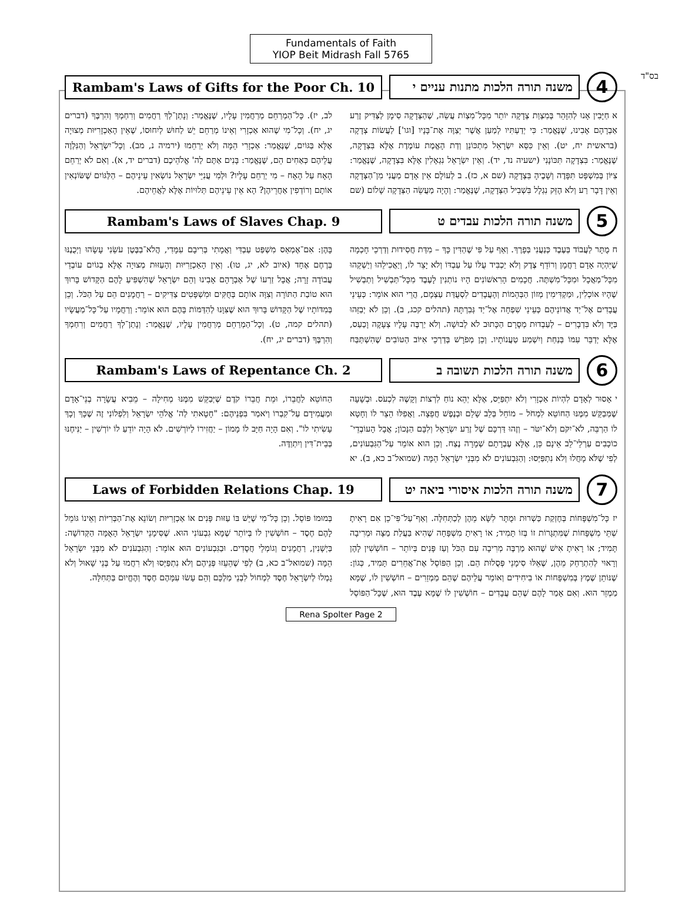בס"ד
Fundamentals of Faith
YIOP Beit Midrash Fall 5765
Rambam's Laws of Gifts for the Poor Ch. 10
משנה תורה הלכות מתנות עניים י
4
א חַיָּבִין אָנוּ לְהִזָּהֵר בְּמִצְוַת צְדָקָה יוֹתֵר מִכָּל־מִצְוֹת עֲשֵׂה, שֶׁהַצְּדָקָה סִימָן לַצַּדִּיק זֶרַע אַבְרָהָם אָבִינוּ, שֶׁנֶּאֱמַר: כִּי יְדַעְתִּיו לְמַעַן אֲשֶׁר יְצַוֶּה אֶת־בָּנָיו [וגו'] לַעֲשׂוֹת צְדָקָה (בראשית יח, יט). וְאֵין כִּסֵּא יִשְׂרָאֵל מִתְכּוֹנֵן וְדַת הָאֱמֶת עוֹמֶדֶת אֶלָּא בִּצְדָקָה, שֶׁנֶּאֱמַר: בִּצְדָקָה תִּכּוֹנָנִי (ישעיה נד, יד). וְאֵין יִשְׂרָאֵל נִגְאָלִין אֶלָּא בִּצְדָקָה, שֶׁנֶּאֱמַר: צִיּוֹן בְּמִשְׁפָּט תִּפָּדֶה וְשָׁבֶיהָ בִּצְדָקָה (שם א, כז). ב לְעוֹלָם אֵין אָדָם מַעֲנִי מִן־הַצְּדָקָה וְאֵין דָּבָר רַע וְלֹא הֶזֵּק נִגְלָל בִּשְׁבִיל הַצְּדָקָה, שֶׁנֶּאֱמַר: וְהָיָה מַעֲשֵׂה הַצְּדָקָה שָׁלוֹם (שם לב, יז). כָּל־הַמְרַחֵם מְרַחֲמִין עָלָיו, שֶׁנֶּאֱמַר: וְנָתַן־לְךָ רַחֲמִים וְרִחַמְךָ וְהִרְבֶּךָ (דברים יג, יח). וְכָל־מִי שֶׁהוּא אַכְזָרִי וְאֵינוֹ מְרַחֵם יֵשׁ לַחוּשׁ לְיִחוּסוֹ, שֶׁאֵין הָאַכְזָרִיּוּת מְצוּיָה אֶלָּא בַּגּוֹיִם, שֶׁנֶּאֱמַר: אַכְזָרִי הֵמָּה וְלֹא יְרַחֵמוּ (ירמיה נ, מב). וְכָל־יִשְׂרָאֵל וְהַנִּלְוֶה עֲלֵיהֶם כְּאַחִים הֵם, שֶׁנֶּאֱמַר: בָּנִים אַתֶּם לַה' אֱלֹהֵיכֶם (דברים יד, א). וְאִם לֹא יְרַחֵם הָאָח עַל הָאָח – מִי יְרַחֵם עָלָיו? וּלְמִי עֲנִיֵּי יִשְׂרָאֵל נוֹשְׂאִין עֵינֵיהֶם – הַלַּגּוֹיִם שֶׁשּׂוֹנְאִין אוֹתָם וְרוֹדְפִין אַחֲרֵיהֶן? הָא אֵין עֵינֵיהֶם תְּלוּיוֹת אֶלָּא לַאֲחֵיהֶם.
Rambam's Laws of Slaves Chap. 9
משנה תורה הלכות עבדים ט
5
ח מֻתָּר לַעֲבוֹד בְּעֶבֶד כְּנַעֲנִי בְּפָרֶךְ. וְאַף עַל פִּי שֶׁהַדִּין כָּךְ – מִדַּת חֲסִידוּת וְדַרְכֵי חָכְמָה שֶׁיִּהְיֶה אָדָם רַחֲמָן וְרוֹדֵף צֶדֶק וְלֹא יַכְבִּיד עֻלּוֹ עַל עַבְדּוֹ וְלֹא יָצֵר לוֹ, וְיַאֲכִילֵהוּ וְיַשְׁקֵהוּ מִכָּל־מַאֲכָל וּמִכָּל־מִשְׁתֶּה. חֲכָמִים הָרִאשׁוֹנִים הָיוּ נוֹתְנִין לָעֶבֶד מִכָּל־תַּבְשִׁיל וְתַבְשִׁיל שֶׁהָיוּ אוֹכְלִין, וּמַקְדִּימִין מְזוֹן הַבְּהֵמוֹת וְהָעֲבָדִים לִסְעֻדַּת עַצְמָם, הֲרֵי הוּא אוֹמֵר: כְּעֵינֵי עֲבָדִים אֶל־יַד אֲדוֹנֵיהֶם כְּעֵינֵי שִׁפְחָה אֶל־יַד גְּבִרְתָּהּ (תהלים קכג, ב). וְכֵן לֹא יְבַזֵּהוּ בַּיָּד וְלֹא בִּדְבָרִים – לְעַבְדוּת מְסָרָם הַכָּתוּב לֹא לְבוּשָׁה. וְלֹא יַרְבֶּה עָלָיו צְעָקָה וָכַעַס, אֶלָּא יְדַבֵּר עִמּוֹ בְּנַחַת וְיִשְׁמַע טַעֲנוֹתָיו. וְכֵן מְפֹרָשׁ בְּדַרְכֵי אִיּוֹב הַטּוֹבִים שֶׁהִשְׁתַּבַּח בָּהֶן: אִם־אֶמְאַס מִשְׁפַּט עַבְדִּי וַאֲמָתִי בְּרִיבָם עִמָּדִי, הֲלֹא־בַבֶּטֶן עֹשֵׂנִי עָשָׂהוּ וַיְכֻנֶנּוּ בְּרֶחֶם אֶחָד (איוב לא, יג, טו). וְאֵין הָאַכְזָרִיּוּת וְהָעַזּוּת מְצוּיָה אֶלָּא בְגוֹיִם עוֹבְדֵי עֲבוֹדָה זָרָה; אֲבָל זַרְעוֹ שֶׁל אַבְרָהָם אָבִינוּ וְהֵם יִשְׂרָאֵל שֶׁהִשְׁפִּיעַ לָהֶם הַקָּדוֹשׁ בָּרוּךְ הוּא טוֹבַת הַתּוֹרָה וְצִוָּה אוֹתָם בְּחֻקִּים וּמִשְׁפָּטִים צַדִּיקִים – רַחֲמָנִים הֵם עַל הַכֹּל. וְכֵן בְּמִדּוֹתָיו שֶׁל הַקָּדוֹשׁ בָּרוּךְ הוּא שֶׁצִּוָּנוּ לְהִדַּמּוֹת בָּהֶם הוּא אוֹמֵר: וְרַחֲמָיו עַל־כָּל־מַעֲשָׂיו (תהלים קמה, ט). וְכָל־הַמְרַחֵם מְרַחֲמִין עָלָיו, שֶׁנֶּאֱמַר: וְנָתַן־לְךָ רַחֲמִים וְרִחַמְךָ וְהִרְבֶּךָ (דברים יג, יח).
Rambam's Laws of Repentance Ch. 2
משנה תורה הלכות תשובה ב
6
י אָסוּר לְאָדָם לִהְיוֹת אַכְזָרִי וְלֹא יִתְפַּיֵּס, אֶלָּא יְהֵא נוֹחַ לִרְצוֹת וְקָשֶׁה לִכְעֹס. וּבְשָׁעָה שֶׁמְּבַקֵּשׁ מִמֶּנּוּ הַחוֹטֵא לִמְחֹל – מוֹחֵל בְּלֵב שָׁלֵם וּבְנֶפֶשׁ חֲפֵצָה. וַאֲפִלּוּ הֵצֵר לוֹ וְחָטָא לוֹ הַרְבֵּה, לֹא־יִקֹּם וְלֹא־יִטֹּר – וְזֶהוּ דַּרְכָּם שֶׁל זֶרַע יִשְׂרָאֵל וְלִבָּם הַנָּכוֹן; אֲבָל הָעוֹבְדֵי־כוֹכָבִים עַרְלֵי־לֵב אֵינָם כֵּן, אֶלָּא עֶבְרָתָם שְׁמָרָה נֶצַח. וְכֵן הוּא אוֹמֵר עַל־הַגִּבְעוֹנִים, לְפִי שֶׁלֹּא מָחֲלוּ וְלֹא נִתְפַּיְּסוּ: וְהַגִּבְעוֹנִים לֹא מִבְּנֵי יִשְׂרָאֵל הֵמָּה (שמואל־ב כא, ב). יא הַחוֹטֵא לַחֲבֵרוֹ, וּמֵת חֲבֵרוֹ קֹדֶם שֶׁיְּבַקֵּשׁ מִמֶּנּוּ מְחִילָה – מֵבִיא עֲשָׂרָה בְנֵי־אָדָם וּמַעֲמִידָם עַל־קִבְרוֹ וְיֹאמַר בִּפְנֵיהֶם: "חָטָאתִי לַה' אֱלֹהֵי יִשְׂרָאֵל וְלִפְלוֹנִי זֶה שֶׁכָּךְ וְכָךְ עָשִׂיתִי לוֹ". וְאִם הָיָה חַיָּב לוֹ מָמוֹן – יַחֲזִירוֹ לַיּוֹרְשִׁים. לֹא הָיָה יוֹדֵעַ לוֹ יוֹרְשִׁין – יַנִּיחֶנּוּ בְּבֵית־דִּין וְיִתְוַדֶּה.
Laws of Forbidden Relations Chap. 19
משנה תורה הלכות איסורי ביאה יט
7
יז כָּל־מִשְׁפָּחוֹת בְּחֶזְקַת כַּשְׁרוּת וּמֻתָּר לִשָּׂא מֵהֶן לְכַתְּחִלָּה. וְאַף־עַל־פִּי־כֵן אִם רָאִיתָ שְׁתֵּי מִשְׁפָּחוֹת שֶׁמִּתְגָּרוֹת זוֹ בְּזוֹ תָּמִיד; אוֹ רָאִיתָ מִשְׁפָּחָה שֶׁהִיא בַּעֲלַת מַצָּה וּמְרִיבָה תָּמִיד; אוֹ רָאִיתָ אִישׁ שֶׁהוּא מַרְבֶּה מְרִיבָה עִם הַכֹּל וְעַז פָּנִים בְּיוֹתֵר – חוֹשְׁשִׁין לָהֶן וְרָאוּי לְהִתְרַחֵק מֵהֶן, שֶׁאֵלּוּ סִימָנֵי פְּסֻלוּת הֵם. וְכֵן הַפּוֹסֵל אֶת־אֲחֵרִים תָּמִיד, כְּגוֹן: שֶׁנּוֹתֵן שֶׁמֶץ בְּמִשְׁפָּחוֹת אוֹ בִיחִידִים וְאוֹמֵר עֲלֵיהֶם שֶׁהֵם מַמְזֵרִים – חוֹשְׁשִׁין לוֹ, שֶׁמָּא מַמְזֵר הוּא. וְאִם אָמַר לָהֶם שֶׁהֵם עֲבָדִים – חוֹשְׁשִׁין לוֹ שֶׁמָּא עֶבֶד הוּא, שֶׁכָּל־הַפּוֹסֵל בְּמוּמוֹ פּוֹסֵל. וְכֵן כָּל־מִי שֶׁיֵּשׁ בּוֹ עַזּוּת פָּנִים אוֹ אַכְזָרִיּוּת וְשׂוֹנֵא אֶת־הַבְּרִיּוֹת וְאֵינוֹ גּוֹמֵל לָהֶם חֶסֶד – חוֹשְׁשִׁין לוֹ בְּיוֹתֵר שֶׁמָּא גִבְעוֹנִי הוּא. שֶׁסִּימָנֵי יִשְׂרָאֵל הָאֻמָּה הַקְּדוֹשָׁה: בַּיְשָׁנִין, רַחֲמָנִים וְגוֹמְלֵי חֲסָדִים. וּבַגִּבְעוֹנִים הוּא אוֹמֵר: וְהַגִּבְעֹנִים לֹא מִבְּנֵי יִשְׂרָאֵל הֵמָּה (שמואל־ב כא, ב) לְפִי שֶׁהֵעֵזוּ פְּנֵיהֶם וְלֹא נִתְפַּיְּסוּ וְלֹא רִחֲמוּ עַל בְּנֵי שָׁאוּל וְלֹא גָמְלוּ לְיִשְׂרָאֵל חֶסֶד לִמְחוֹל לִבְנֵי מַלְכָּם וְהֵם עָשׂוּ עִמָּהֶם חֶסֶד וְהֶחֱיוּם בַּתְּחִלָּה.
Rena Spolter Page 2